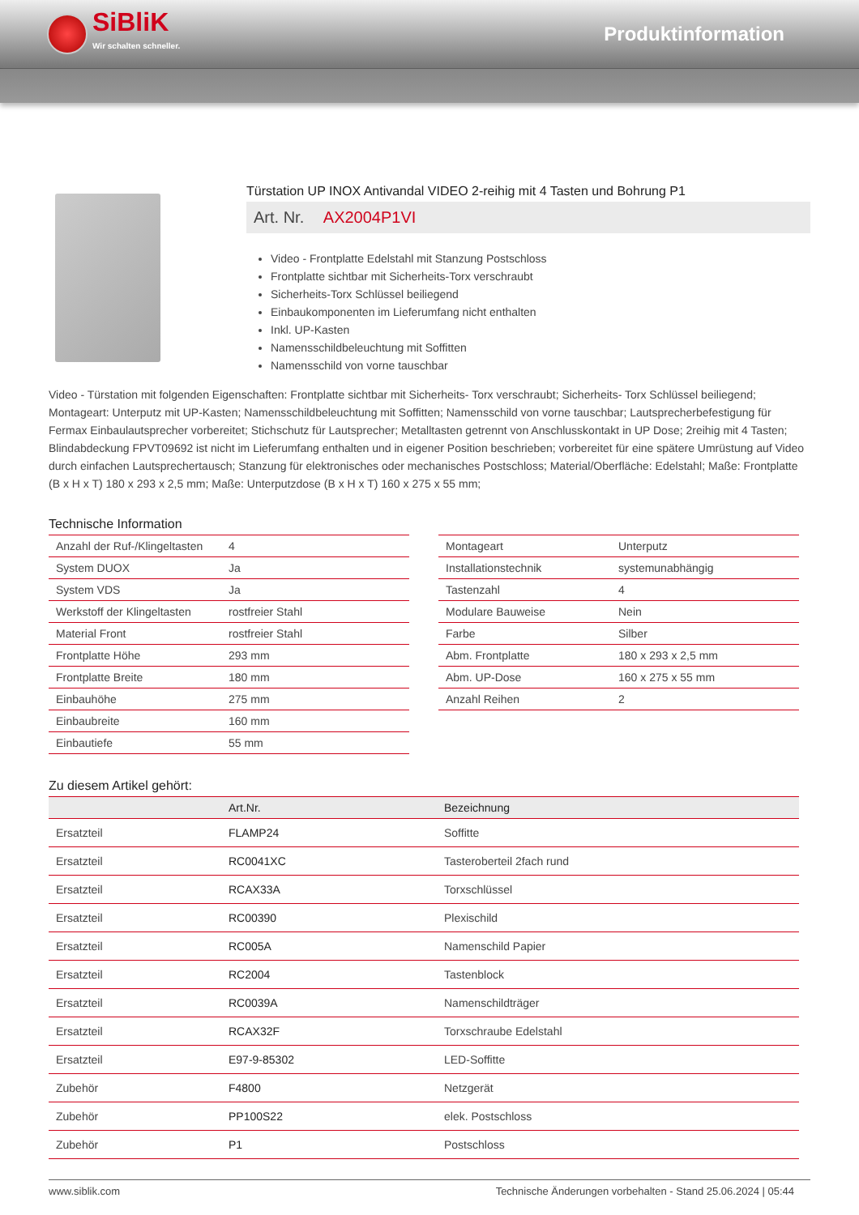SiBliK
Wir schalten schneller.
Produktinformation
Türstation UP INOX Antivandal VIDEO 2-reihig mit 4 Tasten und Bohrung P1
Art. Nr. AX2004P1VI
Video - Frontplatte Edelstahl mit Stanzung Postschloss
Frontplatte sichtbar mit Sicherheits-Torx verschraubt
Sicherheits-Torx Schlüssel beiliegend
Einbaukomponenten im Lieferumfang nicht enthalten
Inkl. UP-Kasten
Namensschildbeleuchtung mit Soffitten
Namensschild von vorne tauschbar
Video - Türstation mit folgenden Eigenschaften: Frontplatte sichtbar mit Sicherheits- Torx verschraubt; Sicherheits- Torx Schlüssel beiliegend; Montageart: Unterputz mit UP-Kasten; Namensschildbeleuchtung mit Soffitten; Namensschild von vorne tauschbar; Lautsprecherbefestigung für Fermax Einbaulautsprecher vorbereitet; Stichschutz für Lautsprecher; Metalltasten getrennt von Anschlusskontakt in UP Dose; 2reihig mit 4 Tasten; Blindabdeckung FPVT09692 ist nicht im Lieferumfang enthalten und in eigener Position beschrieben; vorbereitet für eine spätere Umrüstung auf Video durch einfachen Lautsprechertausch; Stanzung für elektronisches oder mechanisches Postschloss; Material/Oberfläche: Edelstahl; Maße: Frontplatte (B x H x T) 180 x 293 x 2,5 mm; Maße: Unterputzdose (B x H x T) 160 x 275 x 55 mm;
Technische Information
| Anzahl der Ruf-/Klingeltasten | 4 |
| System DUOX | Ja |
| System VDS | Ja |
| Werkstoff der Klingeltasten | rostfreier Stahl |
| Material Front | rostfreier Stahl |
| Frontplatte Höhe | 293 mm |
| Frontplatte Breite | 180 mm |
| Einbauhöhe | 275 mm |
| Einbaubreite | 160 mm |
| Einbautiefe | 55 mm |
| Montageart | Unterputz |
| Installationstechnik | systemunabhängig |
| Tastenzahl | 4 |
| Modulare Bauweise | Nein |
| Farbe | Silber |
| Abm. Frontplatte | 180 x 293 x 2,5 mm |
| Abm. UP-Dose | 160 x 275 x 55 mm |
| Anzahl Reihen | 2 |
Zu diesem Artikel gehört:
| | Art.Nr. | Bezeichnung |
| --- | --- | --- |
| Ersatzteil | FLAMP24 | Soffitte |
| Ersatzteil | RC0041XC | Tasteroberteil 2fach rund |
| Ersatzteil | RCAX33A | Torxschlüssel |
| Ersatzteil | RC00390 | Plexischild |
| Ersatzteil | RC005A | Namenschild Papier |
| Ersatzteil | RC2004 | Tastenblock |
| Ersatzteil | RC0039A | Namenschildträger |
| Ersatzteil | RCAX32F | Torxschraube Edelstahl |
| Ersatzteil | E97-9-85302 | LED-Soffitte |
| Zubehör | F4800 | Netzgerät |
| Zubehör | PP100S22 | elek. Postschloss |
| Zubehör | P1 | Postschloss |
www.siblik.com Technische Änderungen vorbehalten - Stand 25.06.2024 | 05:44